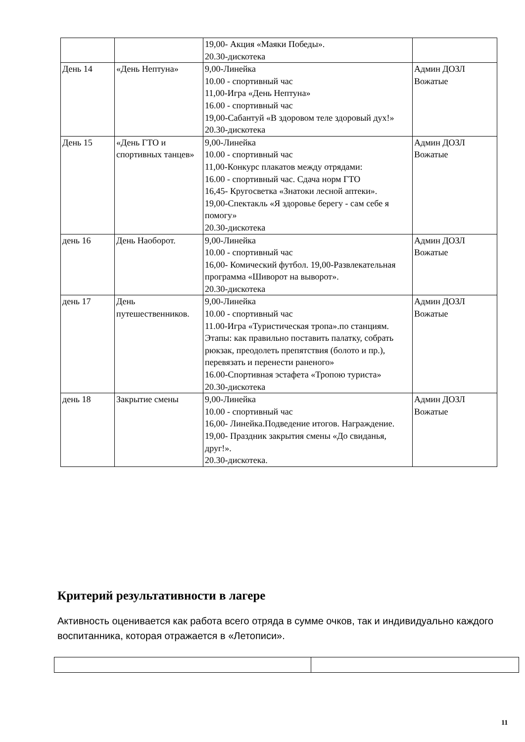| | | 19,00- Акция «Маяки Победы». 20.30-дискотека | |
| День 14 | «День Нептуна» | 9,00-Линейка 10.00 - спортивный час 11,00-Игра «День Нептуна» 16.00 - спортивный час 19,00-Сабантуй «В здоровом теле здоровый дух!» 20.30-дискотека | Админ ДОЗЛ Вожатые |
| День 15 | «День ГТО и спортивных танцев» | 9,00-Линейка 10.00 - спортивный час 11,00-Конкурс плакатов между отрядами: 16.00 - спортивный час. Сдача норм ГТО 16,45- Кругосветка «Знатоки лесной аптеки». 19,00-Спектакль «Я здоровье берегу - сам себе я помогу» 20.30-дискотека | Админ ДОЗЛ Вожатые |
| день 16 | День Наоборот. | 9,00-Линейка 10.00 - спортивный час 16,00- Комический футбол. 19,00-Развлекательная программа «Шиворот на выворот». 20.30-дискотека | Админ ДОЗЛ Вожатые |
| день 17 | День путешественников. | 9,00-Линейка 10.00 - спортивный час 11.00-Игра «Туристическая тропа».по станциям. Этапы: как правильно поставить палатку, собрать рюкзак, преодолеть препятствия (болото и пр.), перевязать и перенести раненого» 16.00-Спортивная эстафета «Тропою туриста» 20.30-дискотека | Админ ДОЗЛ Вожатые |
| день 18 | Закрытие смены | 9,00-Линейка 10.00 - спортивный час 16,00- Линейка.Подведение итогов. Награждение. 19,00- Праздник закрытия смены «До свиданья, друг!». 20.30-дискотека. | Админ ДОЗЛ Вожатые |
Критерий результативности в лагере
Активность оценивается как работа всего отряда в сумме очков, так и индивидуально каждого воспитанника, которая отражается в «Летописи».
11